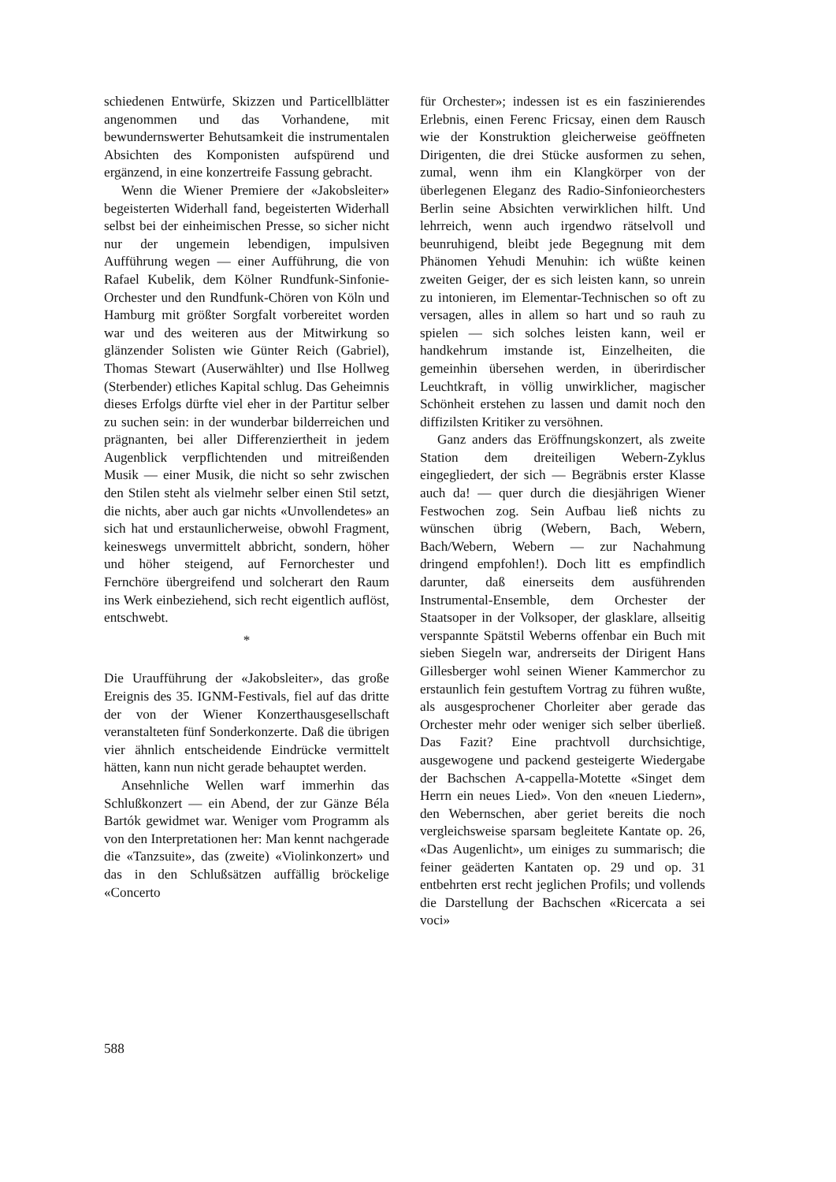schiedenen Entwürfe, Skizzen und Particellblätter angenommen und das Vorhandene, mit bewundernswerter Behutsamkeit die instrumentalen Absichten des Komponisten aufspürend und ergänzend, in eine konzertreife Fassung gebracht.
Wenn die Wiener Premiere der «Jakobsleiter» begeisterten Widerhall fand, begeisterten Widerhall selbst bei der einheimischen Presse, so sicher nicht nur der ungemein lebendigen, impulsiven Aufführung wegen — einer Aufführung, die von Rafael Kubelik, dem Kölner Rundfunk-Sinfonie-Orchester und den Rundfunk-Chören von Köln und Hamburg mit größter Sorgfalt vorbereitet worden war und des weiteren aus der Mitwirkung so glänzender Solisten wie Günter Reich (Gabriel), Thomas Stewart (Auserwählter) und Ilse Hollweg (Sterbender) etliches Kapital schlug. Das Geheimnis dieses Erfolgs dürfte viel eher in der Partitur selber zu suchen sein: in der wunderbar bilderreichen und prägnanten, bei aller Differenziertheit in jedem Augenblick verpflichtenden und mitreißenden Musik — einer Musik, die nicht so sehr zwischen den Stilen steht als vielmehr selber einen Stil setzt, die nichts, aber auch gar nichts «Unvollendetes» an sich hat und erstaunlicherweise, obwohl Fragment, keineswegs unvermittelt abbricht, sondern, höher und höher steigend, auf Fernorchester und Fernchöre übergreifend und solcherart den Raum ins Werk einbeziehend, sich recht eigentlich auflöst, entschwebt.
*
Die Uraufführung der «Jakobsleiter», das große Ereignis des 35. IGNM-Festivals, fiel auf das dritte der von der Wiener Konzerthausgesellschaft veranstalteten fünf Sonderkonzerte. Daß die übrigen vier ähnlich entscheidende Eindrücke vermittelt hätten, kann nun nicht gerade behauptet werden.
Ansehnliche Wellen warf immerhin das Schlußkonzert — ein Abend, der zur Gänze Béla Bartók gewidmet war. Weniger vom Programm als von den Interpretationen her: Man kennt nachgerade die «Tanzsuite», das (zweite) «Violinkonzert» und das in den Schlußsätzen auffällig bröckelige «Concerto
für Orchester»; indessen ist es ein faszinierendes Erlebnis, einen Ferenc Fricsay, einen dem Rausch wie der Konstruktion gleicherweise geöffneten Dirigenten, die drei Stücke ausformen zu sehen, zumal, wenn ihm ein Klangkörper von der überlegenen Eleganz des Radio-Sinfonieorchesters Berlin seine Absichten verwirklichen hilft. Und lehrreich, wenn auch irgendwo rätselvoll und beunruhigend, bleibt jede Begegnung mit dem Phänomen Yehudi Menuhin: ich wüßte keinen zweiten Geiger, der es sich leisten kann, so unrein zu intonieren, im Elementar-Technischen so oft zu versagen, alles in allem so hart und so rauh zu spielen — sich solches leisten kann, weil er handkehrum imstande ist, Einzelheiten, die gemeinhin übersehen werden, in überirdischer Leuchtkraft, in völlig unwirklicher, magischer Schönheit erstehen zu lassen und damit noch den diffizilsten Kritiker zu versöhnen.
Ganz anders das Eröffnungskonzert, als zweite Station dem dreiteiligen Webern-Zyklus eingegliedert, der sich — Begräbnis erster Klasse auch da! — quer durch die diesjährigen Wiener Festwochen zog. Sein Aufbau ließ nichts zu wünschen übrig (Webern, Bach, Webern, Bach/Webern, Webern — zur Nachahmung dringend empfohlen!). Doch litt es empfindlich darunter, daß einerseits dem ausführenden Instrumental-Ensemble, dem Orchester der Staatsoper in der Volksoper, der glasklare, allseitig verspannte Spätstil Weberns offenbar ein Buch mit sieben Siegeln war, andrerseits der Dirigent Hans Gillesberger wohl seinen Wiener Kammerchor zu erstaunlich fein gestuftem Vortrag zu führen wußte, als ausgesprochener Chorleiter aber gerade das Orchester mehr oder weniger sich selber überließ. Das Fazit? Eine prachtvoll durchsichtige, ausgewogene und packend gesteigerte Wiedergabe der Bachschen A-cappella-Motette «Singet dem Herrn ein neues Lied». Von den «neuen Liedern», den Webernschen, aber geriet bereits die noch vergleichsweise sparsam begleitete Kantate op. 26, «Das Augenlicht», um einiges zu summarisch; die feiner geäderten Kantaten op. 29 und op. 31 entbehrten erst recht jeglichen Profils; und vollends die Darstellung der Bachschen «Ricercata a sei voci»
588